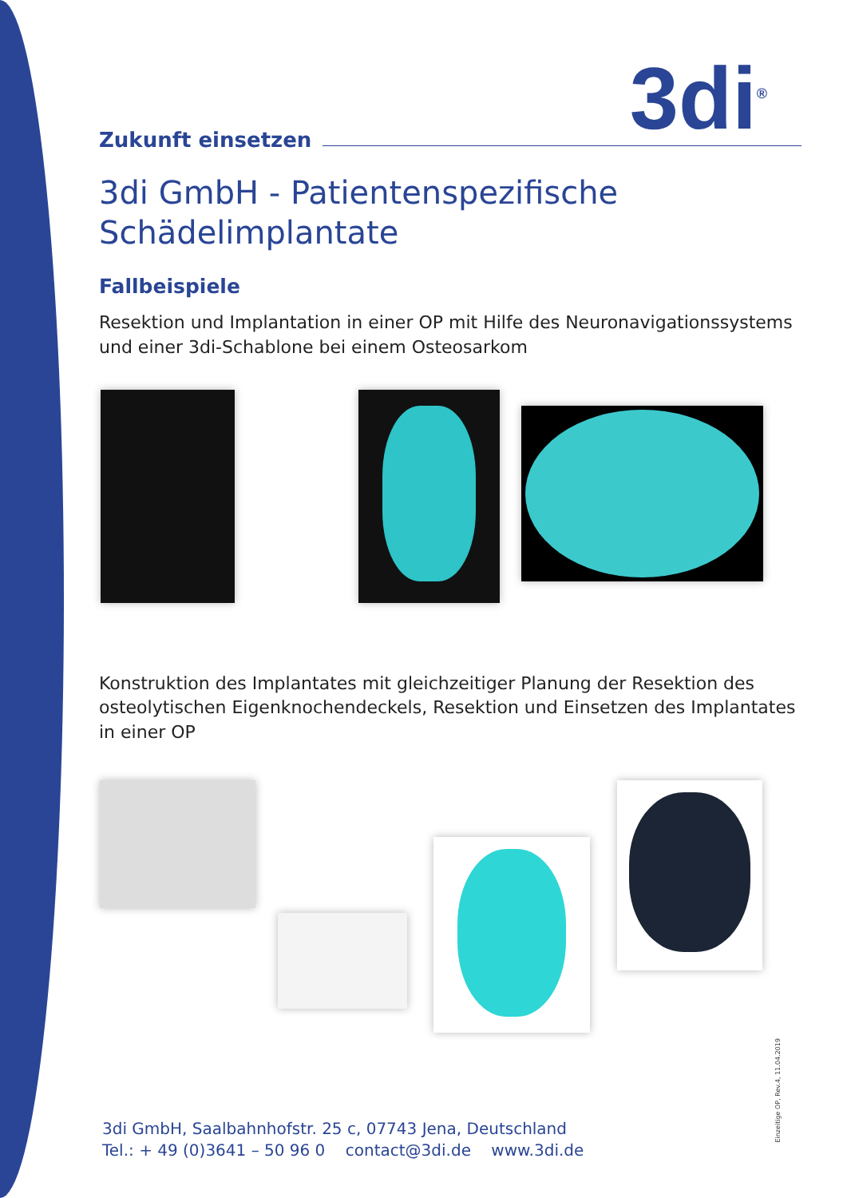3di<sup>®</sup>
Zukunft einsetzen
3di GmbH - Patientenspezifische Schädelimplantate
Fallbeispiele
Resektion und Implantation in einer OP mit Hilfe des Neuronavigationssystems und einer 3di-Schablone bei einem Osteosarkom
Konstruktion des Implantates mit gleichzeitiger Planung der Resektion des osteolytischen Eigenknochendeckels, Resektion und Einsetzen des Implantates in einer OP
3di GmbH, Saalbahnhofstr. 25 c, 07743 Jena, Deutschland
Tel.: + 49 (0)3641 – 50 96 0 contact@3di.de www.3di.de
Einzeitige OP, Rev.4, 11.04.2019